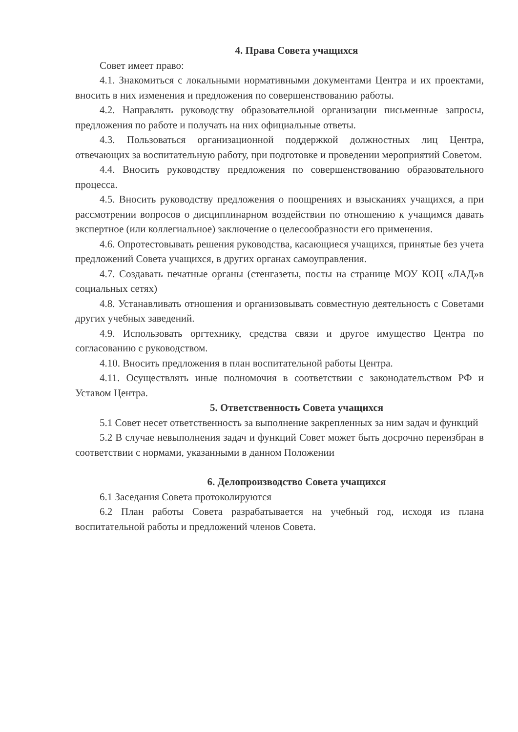4. Права Совета учащихся
Совет имеет право:
4.1. Знакомиться с локальными нормативными документами Центра и их проектами, вносить в них изменения и предложения по совершенствованию работы.
4.2. Направлять руководству образовательной организации письменные запросы, предложения по работе и получать на них официальные ответы.
4.3. Пользоваться организационной поддержкой должностных лиц Центра, отвечающих за воспитательную работу, при подготовке и проведении мероприятий Советом.
4.4. Вносить руководству предложения по совершенствованию образовательного процесса.
4.5. Вносить руководству предложения о поощрениях и взысканиях учащихся, а при рассмотрении вопросов о дисциплинарном воздействии по отношению к учащимся давать экспертное (или коллегиальное) заключение о целесообразности его применения.
4.6. Опротестовывать решения руководства, касающиеся учащихся, принятые без учета предложений Совета учащихся, в других органах самоуправления.
4.7. Создавать печатные органы (стенгазеты, посты на странице МОУ КОЦ «ЛАД»в социальных сетях)
4.8. Устанавливать отношения и организовывать совместную деятельность с Советами других учебных заведений.
4.9. Использовать оргтехнику, средства связи и другое имущество Центра по согласованию с руководством.
4.10. Вносить предложения в план воспитательной работы Центра.
4.11. Осуществлять иные полномочия в соответствии с законодательством РФ и Уставом Центра.
5. Ответственность Совета учащихся
5.1 Совет несет ответственность за выполнение закрепленных за ним задач и функций
5.2 В случае невыполнения задач и функций Совет может быть досрочно переизбран в соответствии с нормами, указанными в данном Положении
6. Делопроизводство Совета учащихся
6.1 Заседания Совета протоколируются
6.2 План работы Совета разрабатывается на учебный год, исходя из плана воспитательной работы и предложений членов Совета.